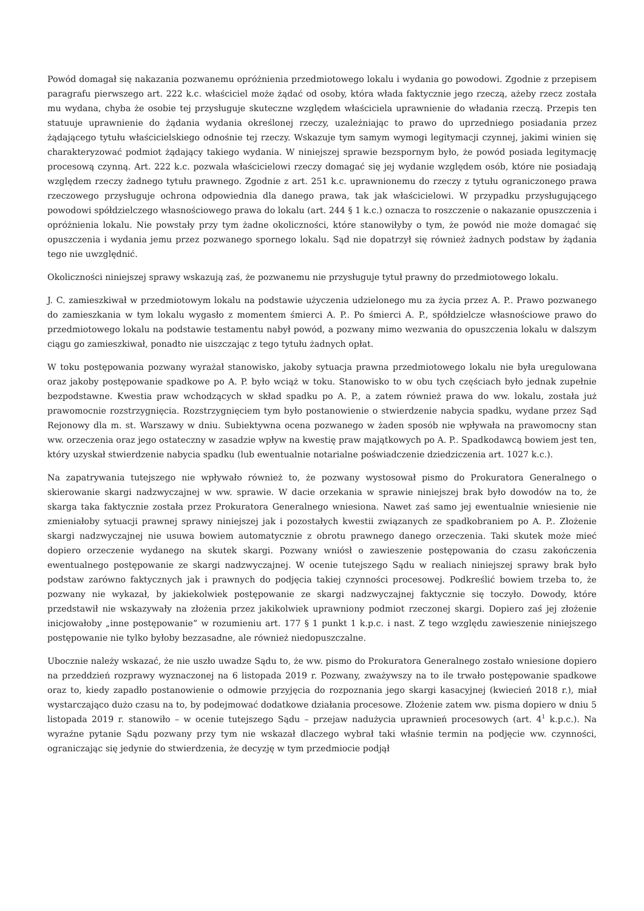Powód domagał się nakazania pozwanemu opróżnienia przedmiotowego lokalu i wydania go powodowi. Zgodnie z przepisem paragrafu pierwszego art. 222 k.c. właściciel może żądać od osoby, która włada faktycznie jego rzeczą, ażeby rzecz została mu wydana, chyba że osobie tej przysługuje skuteczne względem właściciela uprawnienie do władania rzeczą. Przepis ten statuuje uprawnienie do żądania wydania określonej rzeczy, uzależniając to prawo do uprzedniego posiadania przez żądającego tytułu właścicielskiego odnośnie tej rzeczy. Wskazuje tym samym wymogi legitymacji czynnej, jakimi winien się charakteryzować podmiot żądający takiego wydania. W niniejszej sprawie bezspornym było, że powód posiada legitymację procesową czynną. Art. 222 k.c. pozwala właścicielowi rzeczy domagać się jej wydanie względem osób, które nie posiadają względem rzeczy żadnego tytułu prawnego. Zgodnie z art. 251 k.c. uprawnionemu do rzeczy z tytułu ograniczonego prawa rzeczowego przysługuje ochrona odpowiednia dla danego prawa, tak jak właścicielowi. W przypadku przysługującego powodowi spółdzielczego własnościowego prawa do lokalu (art. 244 § 1 k.c.) oznacza to roszczenie o nakazanie opuszczenia i opróżnienia lokalu. Nie powstały przy tym żadne okoliczności, które stanowiłyby o tym, że powód nie może domagać się opuszczenia i wydania jemu przez pozwanego spornego lokalu. Sąd nie dopatrzył się również żadnych podstaw by żądania tego nie uwzględnić.
Okoliczności niniejszej sprawy wskazują zaś, że pozwanemu nie przysługuje tytuł prawny do przedmiotowego lokalu.
J. C. zamieszkiwał w przedmiotowym lokalu na podstawie użyczenia udzielonego mu za życia przez A. P.. Prawo pozwanego do zamieszkania w tym lokalu wygasło z momentem śmierci A. P.. Po śmierci A. P., spółdzielcze własnościowe prawo do przedmiotowego lokalu na podstawie testamentu nabył powód, a pozwany mimo wezwania do opuszczenia lokalu w dalszym ciągu go zamieszkiwał, ponadto nie uiszczając z tego tytułu żadnych opłat.
W toku postępowania pozwany wyrażał stanowisko, jakoby sytuacja prawna przedmiotowego lokalu nie była uregulowana oraz jakoby postępowanie spadkowe po A. P. było wciąż w toku. Stanowisko to w obu tych częściach było jednak zupełnie bezpodstawne. Kwestia praw wchodzących w skład spadku po A. P., a zatem również prawa do ww. lokalu, została już prawomocnie rozstrzygnięcia. Rozstrzygnięciem tym było postanowienie o stwierdzenie nabycia spadku, wydane przez Sąd Rejonowy dla m. st. Warszawy w dniu. Subiektywna ocena pozwanego w żaden sposób nie wpływała na prawomocny stan ww. orzeczenia oraz jego ostateczny w zasadzie wpływ na kwestię praw majątkowych po A. P.. Spadkodawcą bowiem jest ten, który uzyskał stwierdzenie nabycia spadku (lub ewentualnie notarialne poświadczenie dziedziczenia art. 1027 k.c.).
Na zapatrywania tutejszego nie wpływało również to, że pozwany wystosował pismo do Prokuratora Generalnego o skierowanie skargi nadzwyczajnej w ww. sprawie. W dacie orzekania w sprawie niniejszej brak było dowodów na to, że skarga taka faktycznie została przez Prokuratora Generalnego wniesiona. Nawet zaś samo jej ewentualnie wniesienie nie zmieniałoby sytuacji prawnej sprawy niniejszej jak i pozostałych kwestii związanych ze spadkobraniem po A. P.. Złożenie skargi nadzwyczajnej nie usuwa bowiem automatycznie z obrotu prawnego danego orzeczenia. Taki skutek może mieć dopiero orzeczenie wydanego na skutek skargi. Pozwany wniósł o zawieszenie postępowania do czasu zakończenia ewentualnego postępowanie ze skargi nadzwyczajnej. W ocenie tutejszego Sądu w realiach niniejszej sprawy brak było podstaw zarówno faktycznych jak i prawnych do podjęcia takiej czynności procesowej. Podkreślić bowiem trzeba to, że pozwany nie wykazał, by jakiekolwiek postępowanie ze skargi nadzwyczajnej faktycznie się toczyło. Dowody, które przedstawił nie wskazywały na złożenia przez jakikolwiek uprawniony podmiot rzeczonej skargi. Dopiero zaś jej złożenie inicjowałoby „inne postępowanie” w rozumieniu art. 177 § 1 punkt 1 k.p.c. i nast. Z tego względu zawieszenie niniejszego postępowanie nie tylko byłoby bezzasadne, ale również niedopuszczalne.
Ubocznie należy wskazać, że nie uszło uwadze Sądu to, że ww. pismo do Prokuratora Generalnego zostało wniesione dopiero na przeddzień rozprawy wyznaczonej na 6 listopada 2019 r. Pozwany, zważywszy na to ile trwało postępowanie spadkowe oraz to, kiedy zapadło postanowienie o odmowie przyjęcia do rozpoznania jego skargi kasacyjnej (kwiecień 2018 r.), miał wystarczająco dużo czasu na to, by podejmować dodatkowe działania procesowe. Złożenie zatem ww. pisma dopiero w dniu 5 listopada 2019 r. stanowiło – w ocenie tutejszego Sądu – przejaw nadużycia uprawnień procesowych (art. 4<sup>1</sup> k.p.c.). Na wyraźne pytanie Sądu pozwany przy tym nie wskazał dlaczego wybrał taki właśnie termin na podjęcie ww. czynności, ograniczając się jedynie do stwierdzenia, że decyzję w tym przedmiocie podjął